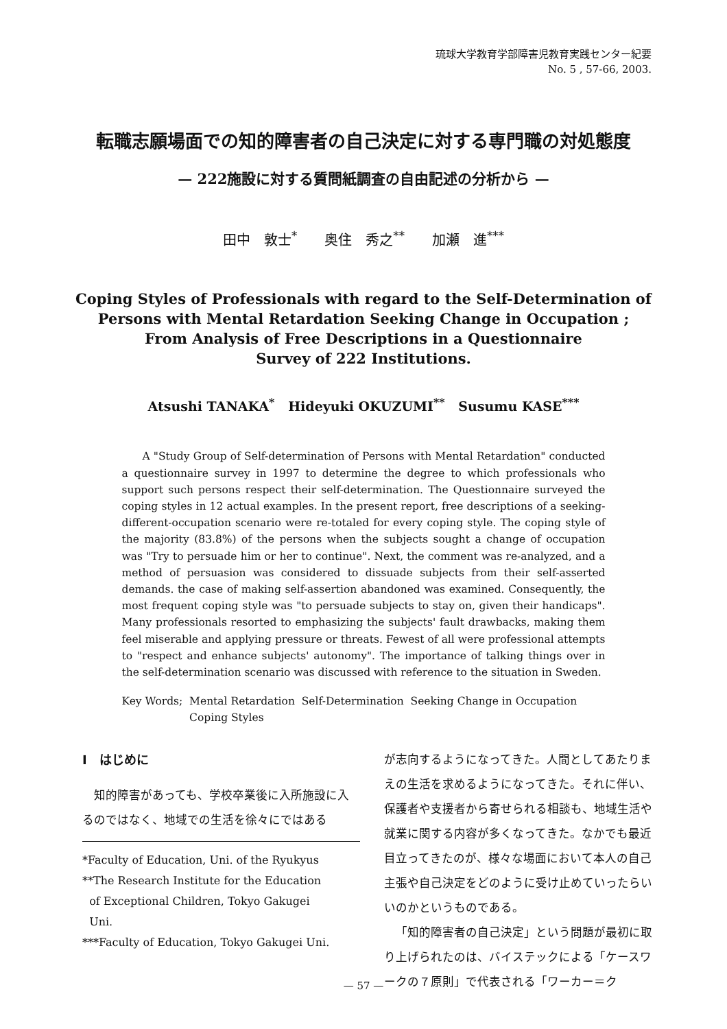琉球大学教育学部障害児教育実践センター紀要
No. 5 , 57-66, 2003.
転職志願場面での知的障害者の自己決定に対する専門職の対処態度
— 222施設に対する質問紙調査の自由記述の分析から —
田中　敦士<sup>*</sup>　　奥住　秀之<sup>**</sup>　　加瀬　進<sup>***</sup>
Coping Styles of Professionals with regard to the Self-Determination of
Persons with Mental Retardation Seeking Change in Occupation ;
From Analysis of Free Descriptions in a Questionnaire
Survey of 222 Institutions.
Atsushi TANAKA<sup>*</sup> Hideyuki OKUZUMI<sup>**</sup> Susumu KASE<sup>***</sup>
A "Study Group of Self-determination of Persons with Mental Retardation" conducted a questionnaire survey in 1997 to determine the degree to which professionals who support such persons respect their self-determination. The Questionnaire surveyed the coping styles in 12 actual examples. In the present report, free descriptions of a seeking-different-occupation scenario were re-totaled for every coping style. The coping style of the majority (83.8%) of the persons when the subjects sought a change of occupation was "Try to persuade him or her to continue". Next, the comment was re-analyzed, and a method of persuasion was considered to dissuade subjects from their self-asserted demands. the case of making self-assertion abandoned was examined. Consequently, the most frequent coping style was "to persuade subjects to stay on, given their handicaps". Many professionals resorted to emphasizing the subjects' fault drawbacks, making them feel miserable and applying pressure or threats. Fewest of all were professional attempts to "respect and enhance subjects' autonomy". The importance of talking things over in the self-determination scenario was discussed with reference to the situation in Sweden.
Key Words; Mental Retardation Self-Determination Seeking Change in Occupation
Coping Styles
I　はじめに
知的障害があっても、学校卒業後に入所施設に入るのではなく、地域での生活を徐々にではある
*Faculty of Education, Uni. of the Ryukyus
**The Research Institute for the Education
of Exceptional Children, Tokyo Gakugei
Uni.
***Faculty of Education, Tokyo Gakugei Uni.
が志向するようになってきた。人間としてあたりまえの生活を求めるようになってきた。それに伴い、保護者や支援者から寄せられる相談も、地域生活や就業に関する内容が多くなってきた。なかでも最近目立ってきたのが、様々な場面において本人の自己主張や自己決定をどのように受け止めていったらいいのかというものである。
「知的障害者の自己決定」という問題が最初に取り上げられたのは、バイステックによる「ケースワークの７原則」で代表される「ワーカー＝ク
— 57 —